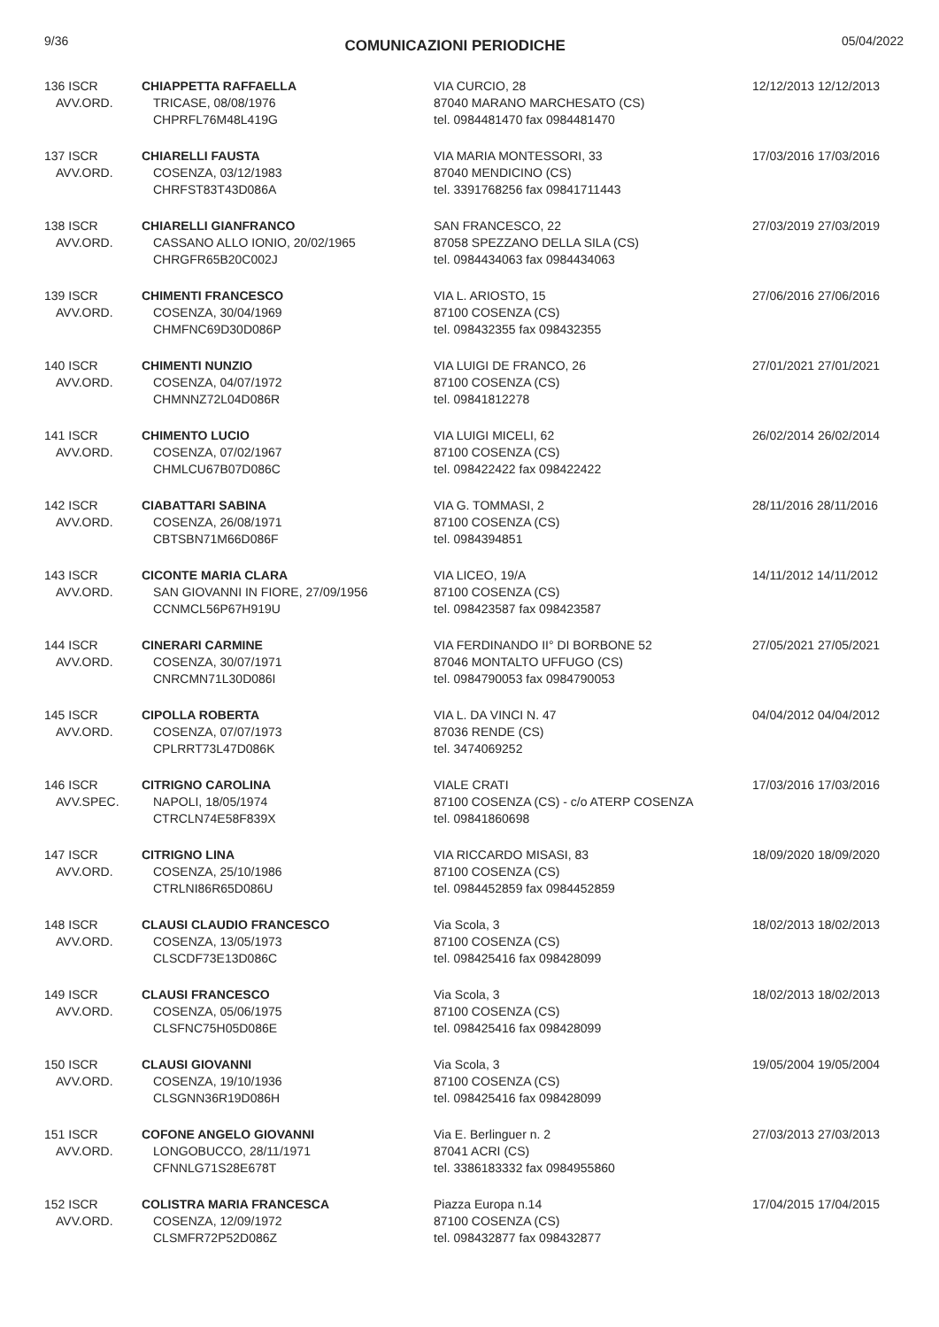9/36
COMUNICAZIONI PERIODICHE
05/04/2022
| 136 ISCR AVV.ORD. | CHIAPPETTA RAFFAELLA TRICASE, 08/08/1976 CHPRFL76M48L419G | VIA CURCIO, 28 87040 MARANO MARCHESATO (CS) tel. 0984481470 fax 0984481470 | 12/12/2013 12/12/2013 |
| 137 ISCR AVV.ORD. | CHIARELLI FAUSTA COSENZA, 03/12/1983 CHRFST83T43D086A | VIA MARIA MONTESSORI, 33 87040 MENDICINO (CS) tel. 3391768256 fax 09841711443 | 17/03/2016 17/03/2016 |
| 138 ISCR AVV.ORD. | CHIARELLI GIANFRANCO CASSANO ALLO IONIO, 20/02/1965 CHRGFR65B20C002J | SAN FRANCESCO, 22 87058 SPEZZANO DELLA SILA (CS) tel. 0984434063 fax 0984434063 | 27/03/2019 27/03/2019 |
| 139 ISCR AVV.ORD. | CHIMENTI FRANCESCO COSENZA, 30/04/1969 CHMFNC69D30D086P | VIA L. ARIOSTO, 15 87100 COSENZA (CS) tel. 098432355 fax 098432355 | 27/06/2016 27/06/2016 |
| 140 ISCR AVV.ORD. | CHIMENTI NUNZIO COSENZA, 04/07/1972 CHMNNZ72L04D086R | VIA LUIGI DE FRANCO, 26 87100 COSENZA (CS) tel. 09841812278 | 27/01/2021 27/01/2021 |
| 141 ISCR AVV.ORD. | CHIMENTO LUCIO COSENZA, 07/02/1967 CHMLCU67B07D086C | VIA LUIGI MICELI, 62 87100 COSENZA (CS) tel. 098422422 fax 098422422 | 26/02/2014 26/02/2014 |
| 142 ISCR AVV.ORD. | CIABATTARI SABINA COSENZA, 26/08/1971 CBTSBN71M66D086F | VIA G. TOMMASI, 2 87100 COSENZA (CS) tel. 0984394851 | 28/11/2016 28/11/2016 |
| 143 ISCR AVV.ORD. | CICONTE MARIA CLARA SAN GIOVANNI IN FIORE, 27/09/1956 CCNMCL56P67H919U | VIA LICEO, 19/A 87100 COSENZA (CS) tel. 098423587 fax 098423587 | 14/11/2012 14/11/2012 |
| 144 ISCR AVV.ORD. | CINERARI CARMINE COSENZA, 30/07/1971 CNRCMN71L30D086I | VIA FERDINANDO II° DI BORBONE 52 87046 MONTALTO UFFUGO (CS) tel. 0984790053 fax 0984790053 | 27/05/2021 27/05/2021 |
| 145 ISCR AVV.ORD. | CIPOLLA ROBERTA COSENZA, 07/07/1973 CPLRRT73L47D086K | VIA L. DA VINCI N. 47 87036 RENDE (CS) tel. 3474069252 | 04/04/2012 04/04/2012 |
| 146 ISCR AVV.SPEC. | CITRIGNO CAROLINA NAPOLI, 18/05/1974 CTRCLN74E58F839X | VIALE CRATI 87100 COSENZA (CS) - c/o ATERP COSENZA tel. 09841860698 | 17/03/2016 17/03/2016 |
| 147 ISCR AVV.ORD. | CITRIGNO LINA COSENZA, 25/10/1986 CTRLNI86R65D086U | VIA RICCARDO MISASI, 83 87100 COSENZA (CS) tel. 0984452859 fax 0984452859 | 18/09/2020 18/09/2020 |
| 148 ISCR AVV.ORD. | CLAUSI CLAUDIO FRANCESCO COSENZA, 13/05/1973 CLSCDF73E13D086C | Via Scola, 3 87100 COSENZA (CS) tel. 098425416 fax 098428099 | 18/02/2013 18/02/2013 |
| 149 ISCR AVV.ORD. | CLAUSI FRANCESCO COSENZA, 05/06/1975 CLSFNC75H05D086E | Via Scola, 3 87100 COSENZA (CS) tel. 098425416 fax 098428099 | 18/02/2013 18/02/2013 |
| 150 ISCR AVV.ORD. | CLAUSI GIOVANNI COSENZA, 19/10/1936 CLSGNN36R19D086H | Via Scola, 3 87100 COSENZA (CS) tel. 098425416 fax 098428099 | 19/05/2004 19/05/2004 |
| 151 ISCR AVV.ORD. | COFONE ANGELO GIOVANNI LONGOBUCCO, 28/11/1971 CFNNLG71S28E678T | Via E. Berlinguer n. 2 87041 ACRI (CS) tel. 3386183332 fax 0984955860 | 27/03/2013 27/03/2013 |
| 152 ISCR AVV.ORD. | COLISTRA MARIA FRANCESCA COSENZA, 12/09/1972 CLSMFR72P52D086Z | Piazza Europa n.14 87100 COSENZA (CS) tel. 098432877 fax 098432877 | 17/04/2015 17/04/2015 |